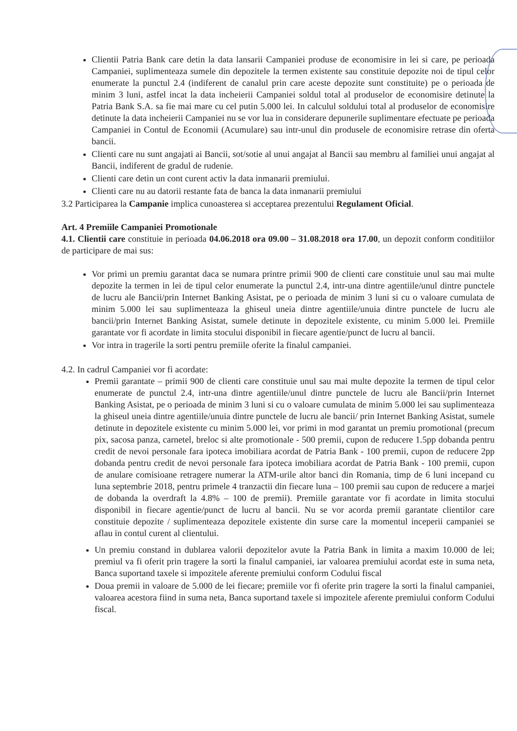Clientii Patria Bank care detin la data lansarii Campaniei produse de economisire in lei si care, pe perioada Campaniei, suplimenteaza sumele din depozitele la termen existente sau constituie depozite noi de tipul celor enumerate la punctul 2.4 (indiferent de canalul prin care aceste depozite sunt constituite) pe o perioada de minim 3 luni, astfel incat la data incheierii Campaniei soldul total al produselor de economisire detinute la Patria Bank S.A. sa fie mai mare cu cel putin 5.000 lei. In calculul soldului total al produselor de economisire detinute la data incheierii Campaniei nu se vor lua in considerare depunerile suplimentare efectuate pe perioada Campaniei in Contul de Economii (Acumulare) sau intr-unul din produsele de economisire retrase din oferta bancii.
Clienti care nu sunt angajati ai Bancii, sot/sotie al unui angajat al Bancii sau membru al familiei unui angajat al Bancii, indiferent de gradul de rudenie.
Clienti care detin un cont curent activ la data inmanarii premiului.
Clienti care nu au datorii restante fata de banca la data inmanarii premiului
3.2 Participarea la Campanie implica cunoasterea si acceptarea prezentului Regulament Oficial.
Art. 4 Premiile Campaniei Promotionale
4.1. Clientii care constituie in perioada 04.06.2018 ora 09.00 – 31.08.2018 ora 17.00, un depozit conform conditiilor de participare de mai sus:
Vor primi un premiu garantat daca se numara printre primii 900 de clienti care constituie unul sau mai multe depozite la termen in lei de tipul celor enumerate la punctul 2.4, intr-una dintre agentiile/unul dintre punctele de lucru ale Bancii/prin Internet Banking Asistat, pe o perioada de minim 3 luni si cu o valoare cumulata de minim 5.000 lei sau suplimenteaza la ghiseul uneia dintre agentiile/unuia dintre punctele de lucru ale bancii/prin Internet Banking Asistat, sumele detinute in depozitele existente, cu minim 5.000 lei. Premiile garantate vor fi acordate in limita stocului disponibil in fiecare agentie/punct de lucru al bancii.
Vor intra in tragerile la sorti pentru premiile oferite la finalul campaniei.
4.2. In cadrul Campaniei vor fi acordate:
Premii garantate – primii 900 de clienti care constituie unul sau mai multe depozite la termen de tipul celor enumerate de punctul 2.4, intr-una dintre agentiile/unul dintre punctele de lucru ale Bancii/prin Internet Banking Asistat, pe o perioada de minim 3 luni si cu o valoare cumulata de minim 5.000 lei sau suplimenteaza la ghiseul uneia dintre agentiile/unuia dintre punctele de lucru ale bancii/ prin Internet Banking Asistat, sumele detinute in depozitele existente cu minim 5.000 lei, vor primi in mod garantat un premiu promotional (precum pix, sacosa panza, carnetel, breloc si alte promotionale - 500 premii, cupon de reducere 1.5pp dobanda pentru credit de nevoi personale fara ipoteca imobiliara acordat de Patria Bank - 100 premii, cupon de reducere 2pp dobanda pentru credit de nevoi personale fara ipoteca imobiliara acordat de Patria Bank - 100 premii, cupon de anulare comisioane retragere numerar la ATM-urile altor banci din Romania, timp de 6 luni incepand cu luna septembrie 2018, pentru primele 4 tranzactii din fiecare luna – 100 premii sau cupon de reducere a marjei de dobanda la overdraft la 4.8% – 100 de premii). Premiile garantate vor fi acordate in limita stocului disponibil in fiecare agentie/punct de lucru al bancii. Nu se vor acorda premii garantate clientilor care constituie depozite / suplimenteaza depozitele existente din surse care la momentul inceperii campaniei se aflau in contul curent al clientului.
Un premiu constand in dublarea valorii depozitelor avute la Patria Bank in limita a maxim 10.000 de lei; premiul va fi oferit prin tragere la sorti la finalul campaniei, iar valoarea premiului acordat este in suma neta, Banca suportand taxele si impozitele aferente premiului conform Codului fiscal
Doua premii in valoare de 5.000 de lei fiecare; premiile vor fi oferite prin tragere la sorti la finalul campaniei, valoarea acestora fiind in suma neta, Banca suportand taxele si impozitele aferente premiului conform Codului fiscal.